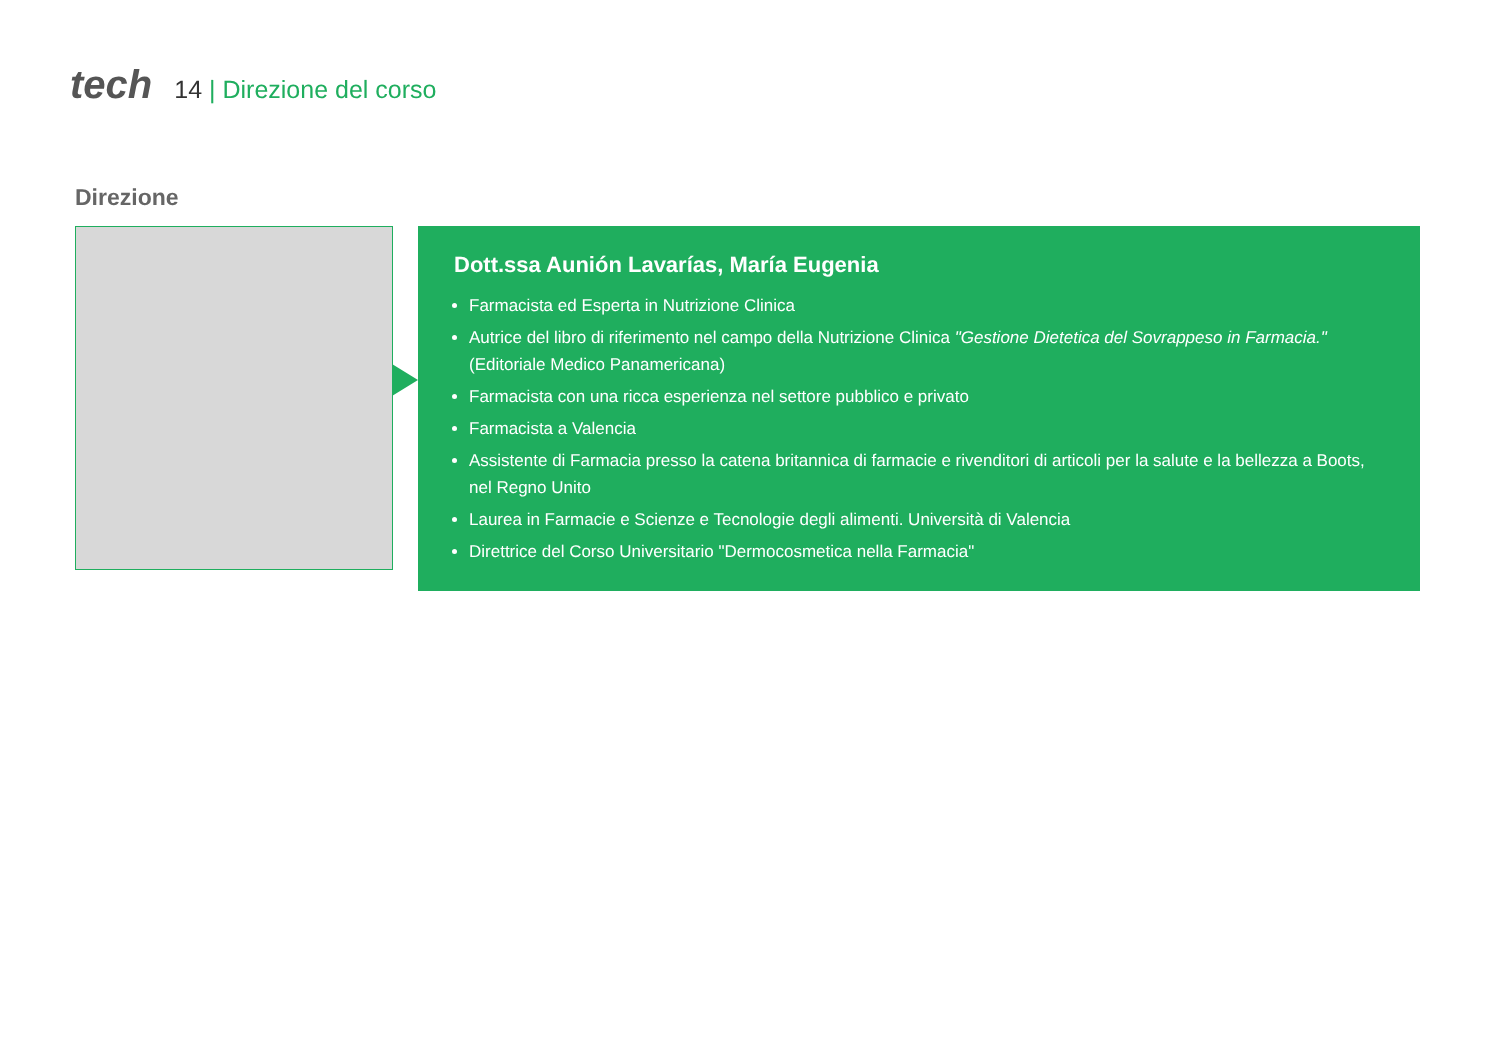tech
14 | Direzione del corso
Direzione
Dott.ssa Aunión Lavarías, María Eugenia
Farmacista ed Esperta in Nutrizione Clinica
Autrice del libro di riferimento nel campo della Nutrizione Clinica "Gestione Dietetica del Sovrappeso in Farmacia." (Editoriale Medico Panamericana)
Farmacista con una ricca esperienza nel settore pubblico e privato
Farmacista a Valencia
Assistente di Farmacia presso la catena britannica di farmacie e rivenditori di articoli per la salute e la bellezza a Boots, nel Regno Unito
Laurea in Farmacie e Scienze e Tecnologie degli alimenti. Università di Valencia
Direttrice del Corso Universitario "Dermocosmetica nella Farmacia"